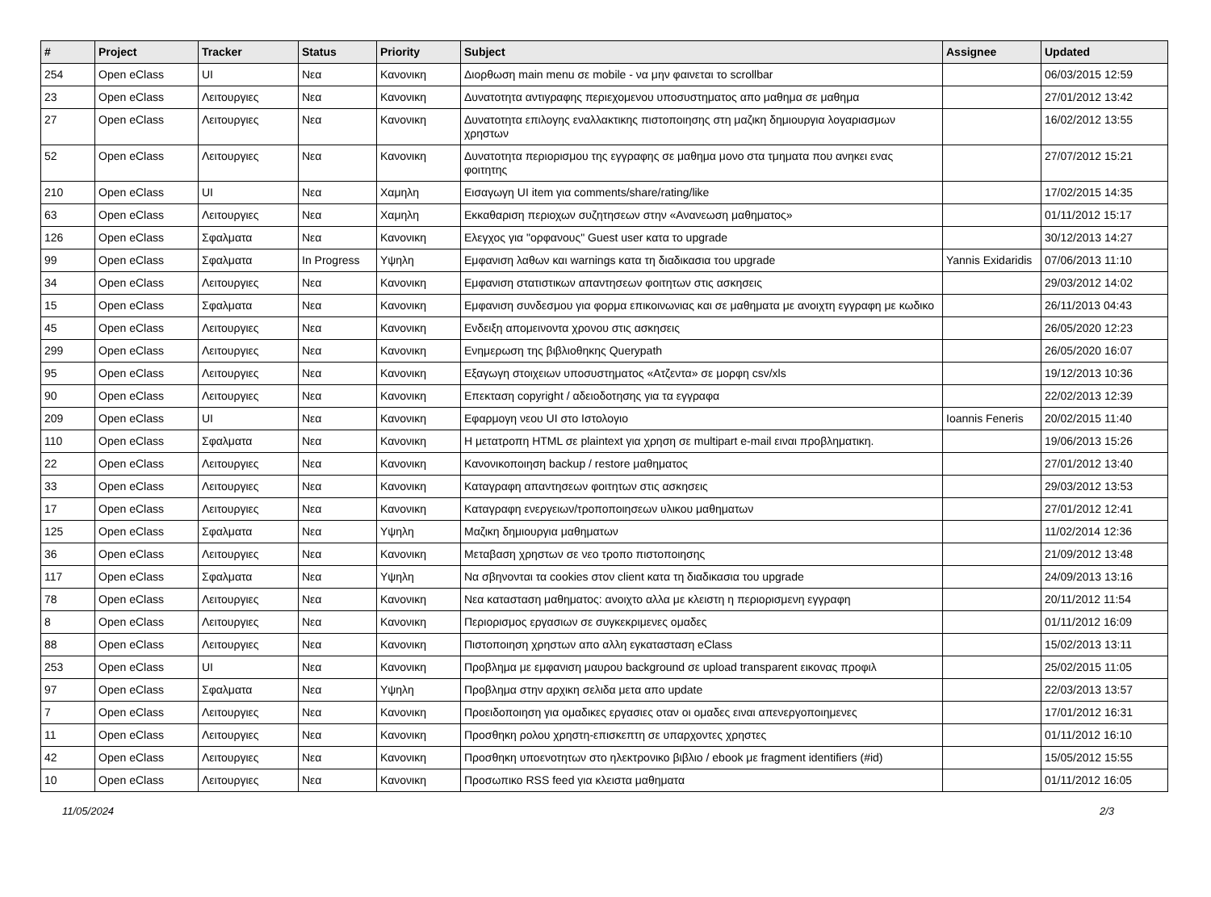| # | Project | Tracker | Status | Priority | Subject | Assignee | Updated |
| --- | --- | --- | --- | --- | --- | --- | --- |
| 254 | Open eClass | UI | Νεα | Κανονικη | Διορθωση main menu σε mobile - να μην φαινεται το scrollbar | | 06/03/2015 12:59 |
| 23 | Open eClass | Λειτουργιες | Νεα | Κανονικη | Δυνατοτητα αντιγραφης περιεχομενου υποσυστηματος απο μαθημα σε μαθημα | | 27/01/2012 13:42 |
| 27 | Open eClass | Λειτουργιες | Νεα | Κανονικη | Δυνατοτητα επιλογης εναλλακτικης πιστοποιησης στη μαζικη δημιουργια λογαριασμων χρηστων | | 16/02/2012 13:55 |
| 52 | Open eClass | Λειτουργιες | Νεα | Κανονικη | Δυνατοτητα περιορισμου της εγγραφης σε μαθημα μονο στα τμηματα που ανηκει ενας φοιτητης | | 27/07/2012 15:21 |
| 210 | Open eClass | UI | Νεα | Χαμηλη | Εισαγωγη UI item για comments/share/rating/like | | 17/02/2015 14:35 |
| 63 | Open eClass | Λειτουργιες | Νεα | Χαμηλη | Εκκαθαριση περιοχων συζητησεων στην «Ανανεωση μαθηματος» | | 01/11/2012 15:17 |
| 126 | Open eClass | Σφαλματα | Νεα | Κανονικη | Ελεγχος για "ορφανους" Guest user κατα το upgrade | | 30/12/2013 14:27 |
| 99 | Open eClass | Σφαλματα | In Progress | Υψηλη | Εμφανιση λαθων και warnings κατα τη διαδικασια του upgrade | Yannis Exidaridis | 07/06/2013 11:10 |
| 34 | Open eClass | Λειτουργιες | Νεα | Κανονικη | Εμφανιση στατιστικων απαντησεων φοιτητων στις ασκησεις | | 29/03/2012 14:02 |
| 15 | Open eClass | Σφαλματα | Νεα | Κανονικη | Εμφανιση συνδεσμου για φορμα επικοινωνιας και σε μαθηματα με ανοιχτη εγγραφη με κωδικο | | 26/11/2013 04:43 |
| 45 | Open eClass | Λειτουργιες | Νεα | Κανονικη | Ενδειξη απομεινοντα χρονου στις ασκησεις | | 26/05/2020 12:23 |
| 299 | Open eClass | Λειτουργιες | Νεα | Κανονικη | Ενημερωση της βιβλιοθηκης Querypath | | 26/05/2020 16:07 |
| 95 | Open eClass | Λειτουργιες | Νεα | Κανονικη | Εξαγωγη στοιχειων υποσυστηματος «Ατζεντα» σε μορφη csv/xls | | 19/12/2013 10:36 |
| 90 | Open eClass | Λειτουργιες | Νεα | Κανονικη | Επεκταση copyright / αδειοδοτησης για τα εγγραφα | | 22/02/2013 12:39 |
| 209 | Open eClass | UI | Νεα | Κανονικη | Εφαρμογη νεου UI στο Ιστολογιο | Ioannis Feneris | 20/02/2015 11:40 |
| 110 | Open eClass | Σφαλματα | Νεα | Κανονικη | Η μετατροπη HTML σε plaintext για χρηση σε multipart e-mail ειναι προβληματικη. | | 19/06/2013 15:26 |
| 22 | Open eClass | Λειτουργιες | Νεα | Κανονικη | Κανονικοποιηση backup / restore μαθηματος | | 27/01/2012 13:40 |
| 33 | Open eClass | Λειτουργιες | Νεα | Κανονικη | Καταγραφη απαντησεων φοιτητων στις ασκησεις | | 29/03/2012 13:53 |
| 17 | Open eClass | Λειτουργιες | Νεα | Κανονικη | Καταγραφη ενεργειων/τροποποιησεων υλικου μαθηματων | | 27/01/2012 12:41 |
| 125 | Open eClass | Σφαλματα | Νεα | Υψηλη | Μαζικη δημιουργια μαθηματων | | 11/02/2014 12:36 |
| 36 | Open eClass | Λειτουργιες | Νεα | Κανονικη | Μεταβαση χρηστων σε νεο τροπο πιστοποιησης | | 21/09/2012 13:48 |
| 117 | Open eClass | Σφαλματα | Νεα | Υψηλη | Να σβηνονται τα cookies στον client κατα τη διαδικασια του upgrade | | 24/09/2013 13:16 |
| 78 | Open eClass | Λειτουργιες | Νεα | Κανονικη | Νεα κατασταση μαθηματος: ανοιχτο αλλα με κλειστη η περιορισμενη εγγραφη | | 20/11/2012 11:54 |
| 8 | Open eClass | Λειτουργιες | Νεα | Κανονικη | Περιορισμος εργασιων σε συγκεκριμενες ομαδες | | 01/11/2012 16:09 |
| 88 | Open eClass | Λειτουργιες | Νεα | Κανονικη | Πιστοποιηση χρηστων απο αλλη εγκατασταση eClass | | 15/02/2013 13:11 |
| 253 | Open eClass | UI | Νεα | Κανονικη | Προβλημα με εμφανιση μαυρου background σε upload transparent εικονας προφιλ | | 25/02/2015 11:05 |
| 97 | Open eClass | Σφαλματα | Νεα | Υψηλη | Προβλημα στην αρχικη σελιδα μετα απο update | | 22/03/2013 13:57 |
| 7 | Open eClass | Λειτουργιες | Νεα | Κανονικη | Προειδοποιηση για ομαδικες εργασιες οταν οι ομαδες ειναι απενεργοποιημενες | | 17/01/2012 16:31 |
| 11 | Open eClass | Λειτουργιες | Νεα | Κανονικη | Προσθηκη ρολου χρηστη-επισκεπτη σε υπαρχοντες χρηστες | | 01/11/2012 16:10 |
| 42 | Open eClass | Λειτουργιες | Νεα | Κανονικη | Προσθηκη υποενοτητων στο ηλεκτρονικο βιβλιο / ebook με fragment identifiers (#id) | | 15/05/2012 15:55 |
| 10 | Open eClass | Λειτουργιες | Νεα | Κανονικη | Προσωπικο RSS feed για κλειστα μαθηματα | | 01/11/2012 16:05 |
11/05/2024 2/3